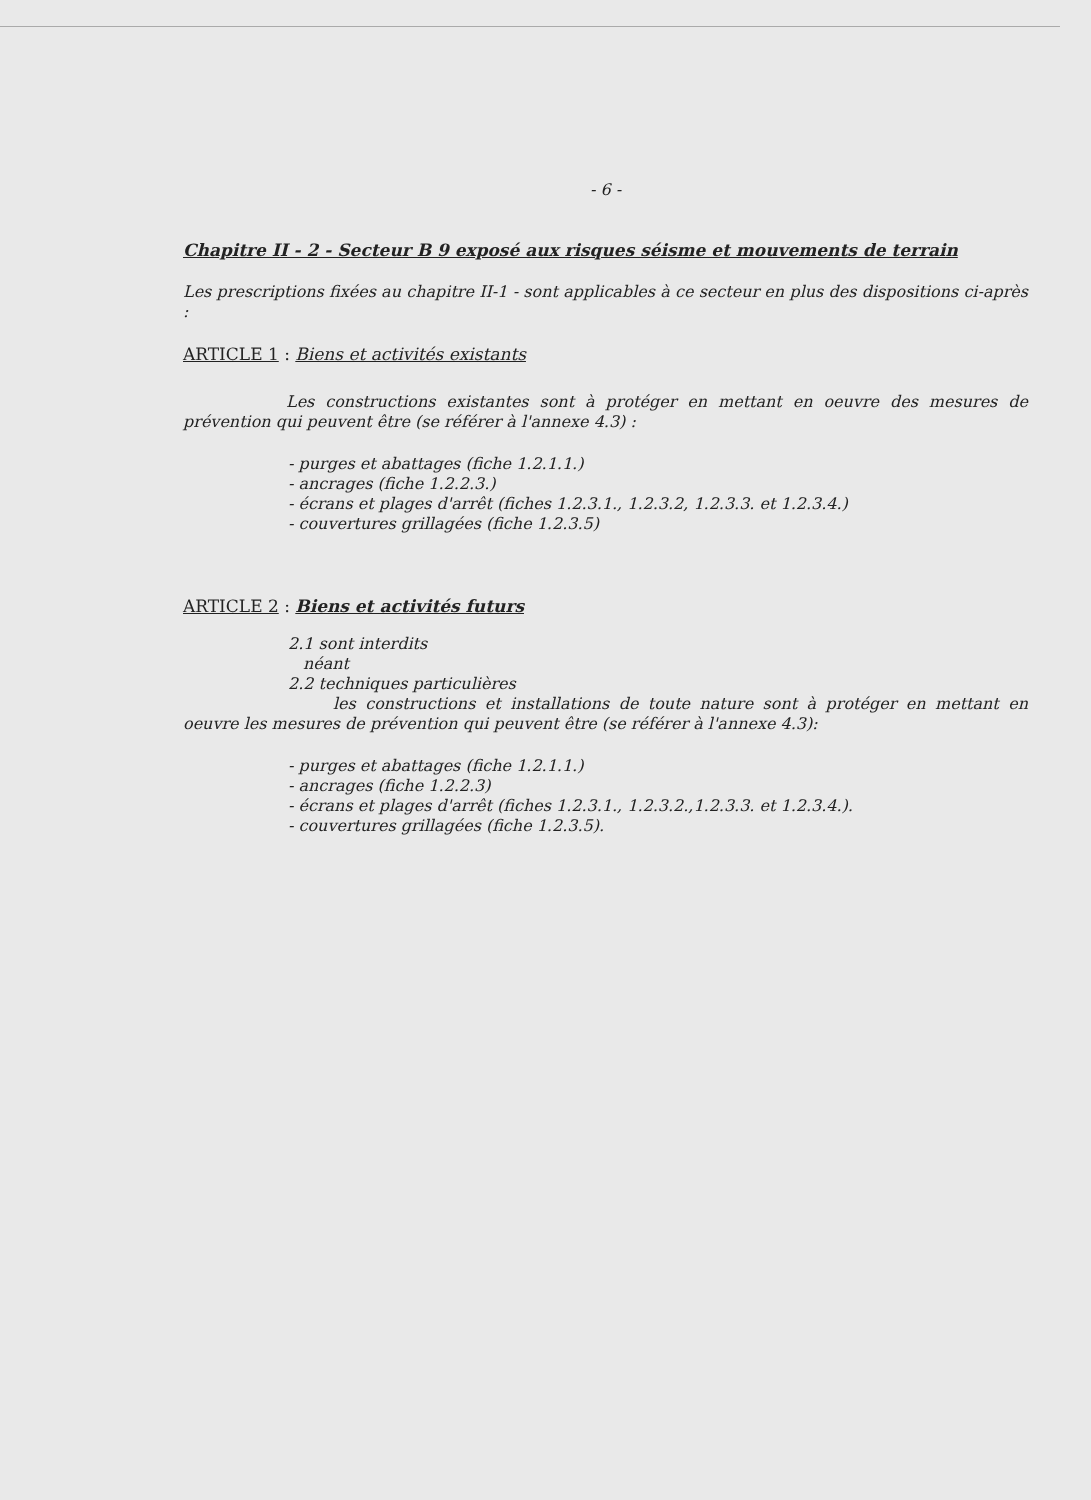- 6 -
Chapitre II - 2 - Secteur B 9 exposé aux risques séisme et mouvements de terrain
Les prescriptions fixées au chapitre II-1 - sont applicables à ce secteur en plus des dispositions ci-après :
ARTICLE 1 : Biens et activités existants
Les constructions existantes sont à protéger en mettant en oeuvre des mesures de prévention qui peuvent être (se référer à l'annexe 4.3) :
- purges et abattages (fiche 1.2.1.1.)
- ancrages (fiche 1.2.2.3.)
- écrans et plages d'arrêt (fiches 1.2.3.1., 1.2.3.2, 1.2.3.3. et 1.2.3.4.)
- couvertures grillagées (fiche 1.2.3.5)
ARTICLE 2 : Biens et activités futurs
2.1 sont interdits
néant
2.2 techniques particulières
les constructions et installations de toute nature sont à protéger en mettant en oeuvre les mesures de prévention qui peuvent être (se référer à l'annexe 4.3):
- purges et abattages (fiche 1.2.1.1.)
- ancrages (fiche 1.2.2.3)
- écrans et plages d'arrêt (fiches 1.2.3.1., 1.2.3.2.,1.2.3.3. et 1.2.3.4.).
- couvertures grillagées (fiche 1.2.3.5).